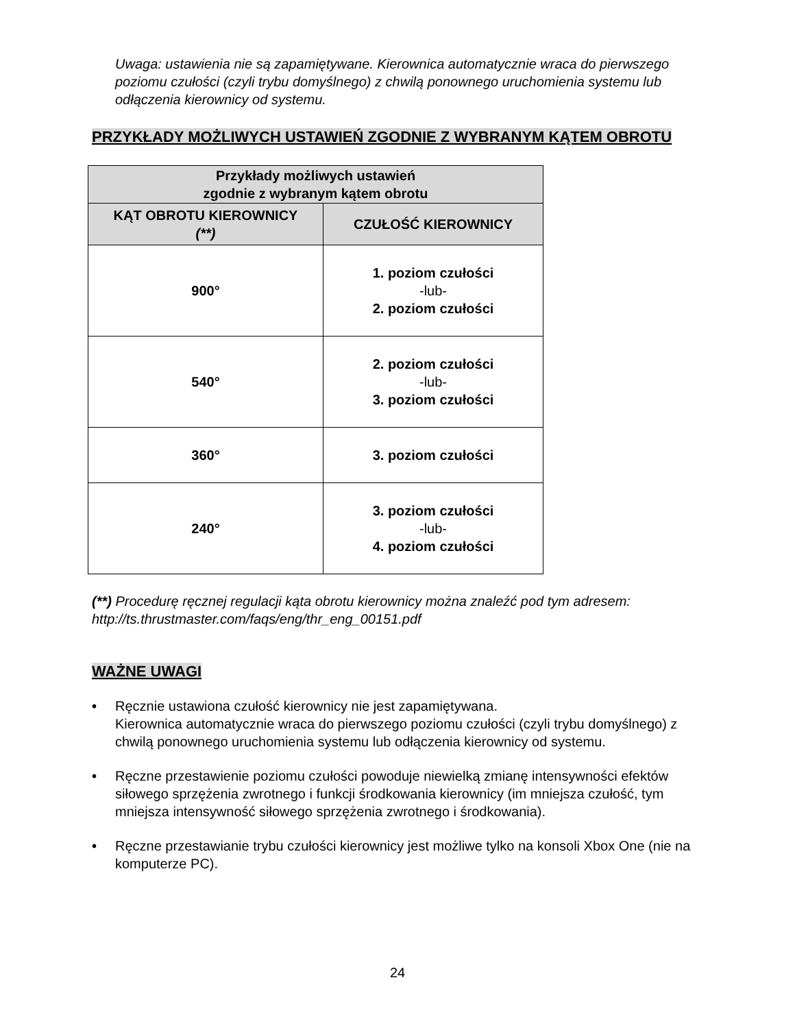Uwaga: ustawienia nie są zapamiętywane. Kierownica automatycznie wraca do pierwszego poziomu czułości (czyli trybu domyślnego) z chwilą ponownego uruchomienia systemu lub odłączenia kierownicy od systemu.
PRZYKŁADY MOŻLIWYCH USTAWIEŃ ZGODNIE Z WYBRANYM KĄTEM OBROTU
| Przykłady możliwych ustawień zgodnie z wybranym kątem obrotu | |
| --- | --- |
| KĄT OBROTU KIEROWNICY (**) | CZUŁOŚĆ KIEROWNICY |
| 900° | 1. poziom czułości -lub- 2. poziom czułości |
| 540° | 2. poziom czułości -lub- 3. poziom czułości |
| 360° | 3. poziom czułości |
| 240° | 3. poziom czułości -lub- 4. poziom czułości |
(**) Procedurę ręcznej regulacji kąta obrotu kierownicy można znaleźć pod tym adresem:
http://ts.thrustmaster.com/faqs/eng/thr_eng_00151.pdf
WAŻNE UWAGI
• Ręcznie ustawiona czułość kierownicy nie jest zapamiętywana.
Kierownica automatycznie wraca do pierwszego poziomu czułości (czyli trybu domyślnego) z chwilą ponownego uruchomienia systemu lub odłączenia kierownicy od systemu.
• Ręczne przestawienie poziomu czułości powoduje niewielką zmianę intensywności efektów siłowego sprzężenia zwrotnego i funkcji środkowania kierownicy (im mniejsza czułość, tym mniejsza intensywność siłowego sprzężenia zwrotnego i środkowania).
• Ręczne przestawianie trybu czułości kierownicy jest możliwe tylko na konsoli Xbox One (nie na komputerze PC).
24